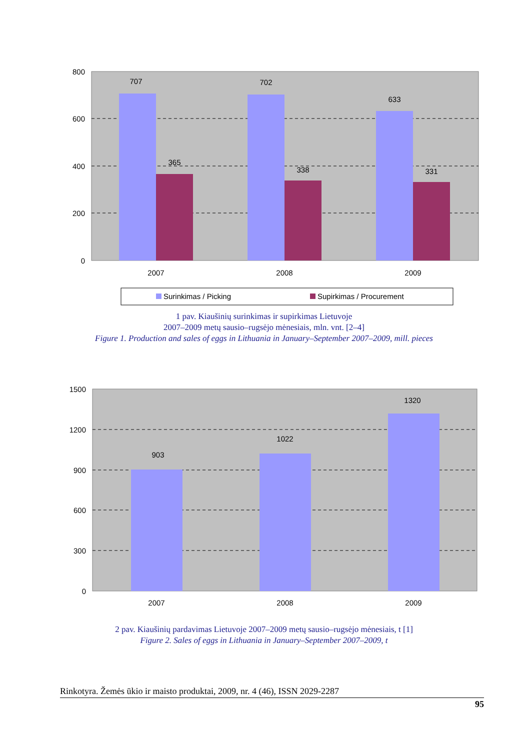707
365
702
338
633
331
2007
2008
2009
800
600
400
200
0
Surinkimas / Picking
Supirkimas / Procurement
1 pav. Kiaušinių surinkimas ir supirkimas Lietuvoje
2007–2009 metų sausio–rugsėjo mėnesiais, mln. vnt. [2–4]
Figure 1. Production and sales of eggs in Lithuania in January–September 2007–2009, mill. pieces
903
1022
1320
2007
2008
2009
1500
1200
900
600
300
0
2 pav. Kiaušinių pardavimas Lietuvoje 2007–2009 metų sausio–rugsėjo mėnesiais, t [1]
Figure 2. Sales of eggs in Lithuania in January–September 2007–2009, t
Rinkotyra. Žemės ūkio ir maisto produktai, 2009, nr. 4 (46), ISSN 2029-2287
95